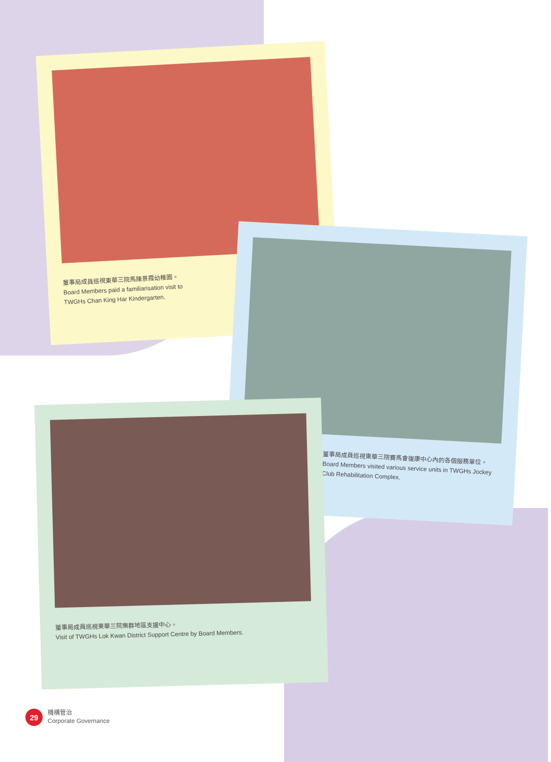董事局成員巡視東華三院馬陳景霞幼稚園。
Board Members paid a familiarisation visit to
TWGHs Chan King Har Kindergarten.
董事局成員巡視東華三院賽馬會復康中心內的各個服務單位。
Board Members visited various service units in TWGHs Jockey Club Rehabilitation Complex.
董事局成員巡視東華三院樂群地區支援中心。
Visit of TWGHs Lok Kwan District Support Centre by Board Members.
29
機構管治
Corporate Governance